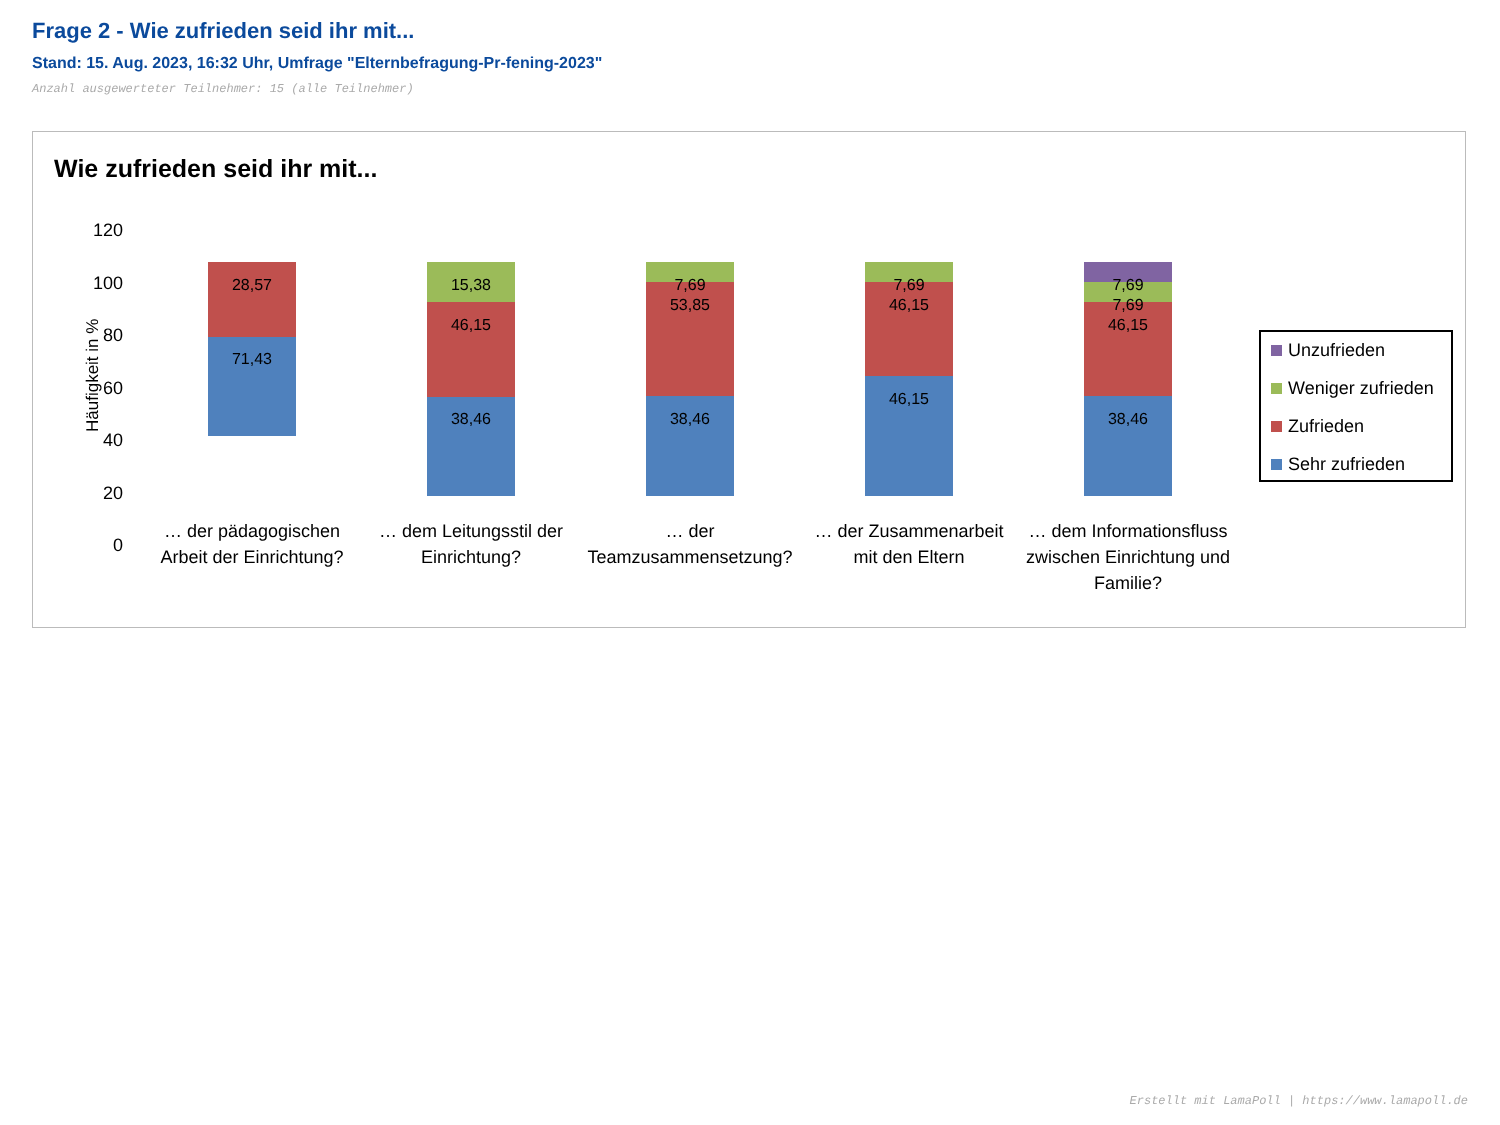Frage 2 - Wie zufrieden seid ihr mit...
Stand: 15. Aug. 2023, 16:32 Uhr, Umfrage "Elternbefragung-Pr-fening-2023"
Anzahl ausgewerteter Teilnehmer: 15 (alle Teilnehmer)
Wie zufrieden seid ihr mit...
120
100
80
60
40
20
0
Häufigkeit in %
28,57
71,43
15,38
46,15
38,46
7,69
53,85
38,46
7,69
46,15
46,15
7,69
7,69
46,15
38,46
… der pädagogischen
Arbeit der Einrichtung?
… dem Leitungsstil der
Einrichtung?
… der
Teamzusammensetzung?
… der Zusammenarbeit
mit den Eltern
… dem Informationsfluss
zwischen Einrichtung und
Familie?
Unzufrieden
Weniger zufrieden
Zufrieden
Sehr zufrieden
Erstellt mit LamaPoll | https://www.lamapoll.de